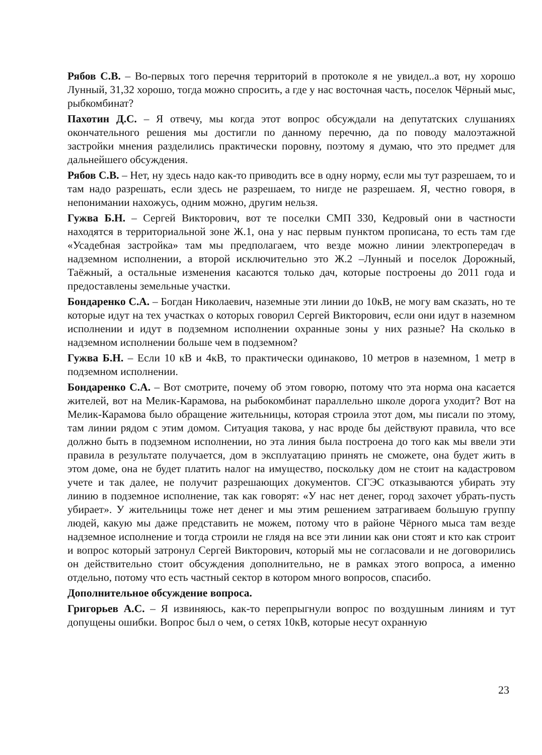Рябов С.В. – Во-первых того перечня территорий в протоколе я не увидел..а вот, ну хорошо Лунный, 31,32 хорошо, тогда можно спросить, а где у нас восточная часть, поселок Чёрный мыс, рыбкомбинат?
Пахотин Д.С. – Я отвечу, мы когда этот вопрос обсуждали на депутатских слушаниях окончательного решения мы достигли по данному перечню, да по поводу малоэтажной застройки мнения разделились практически поровну, поэтому я думаю, что это предмет для дальнейшего обсуждения.
Рябов С.В. – Нет, ну здесь надо как-то приводить все в одну норму, если мы тут разрешаем, то и там надо разрешать, если здесь не разрешаем, то нигде не разрешаем. Я, честно говоря, в непонимании нахожусь, одним можно, другим нельзя.
Гужва Б.Н. – Сергей Викторович, вот те поселки СМП 330, Кедровый они в частности находятся в территориальной зоне Ж.1, она у нас первым пунктом прописана, то есть там где «Усадебная застройка» там мы предполагаем, что везде можно линии электропередач в надземном исполнении, а второй исключительно это Ж.2 –Лунный и поселок Дорожный, Таёжный, а остальные изменения касаются только дач, которые построены до 2011 года и предоставлены земельные участки.
Бондаренко С.А. – Богдан Николаевич, наземные эти линии до 10кВ, не могу вам сказать, но те которые идут на тех участках о которых говорил Сергей Викторович, если они идут в наземном исполнении и идут в подземном исполнении охранные зоны у них разные? На сколько в надземном исполнении больше чем в подземном?
Гужва Б.Н. – Если 10 кВ и 4кВ, то практически одинаково, 10 метров в наземном, 1 метр в подземном исполнении.
Бондаренко С.А. – Вот смотрите, почему об этом говорю, потому что эта норма она касается жителей, вот на Мелик-Карамова, на рыбокомбинат параллельно школе дорога уходит? Вот на Мелик-Карамова было обращение жительницы, которая строила этот дом, мы писали по этому, там линии рядом с этим домом. Ситуация такова, у нас вроде бы действуют правила, что все должно быть в подземном исполнении, но эта линия была построена до того как мы ввели эти правила в результате получается, дом в эксплуатацию принять не сможете, она будет жить в этом доме, она не будет платить налог на имущество, поскольку дом не стоит на кадастровом учете и так далее, не получит разрешающих документов. СГЭС отказываются убирать эту линию в подземное исполнение, так как говорят: «У нас нет денег, город захочет убрать-пусть убирает». У жительницы тоже нет денег и мы этим решением затрагиваем большую группу людей, какую мы даже представить не можем, потому что в районе Чёрного мыса там везде надземное исполнение и тогда строили не глядя на все эти линии как они стоят и кто как строит и вопрос который затронул Сергей Викторович, который мы не согласовали и не договорились он действительно стоит обсуждения дополнительно, не в рамках этого вопроса, а именно отдельно, потому что есть частный сектор в котором много вопросов, спасибо.
Дополнительное обсуждение вопроса.
Григорьев А.С. – Я извиняюсь, как-то перепрыгнули вопрос по воздушным линиям и тут допущены ошибки. Вопрос был о чем, о сетях 10кВ, которые несут охранную
23